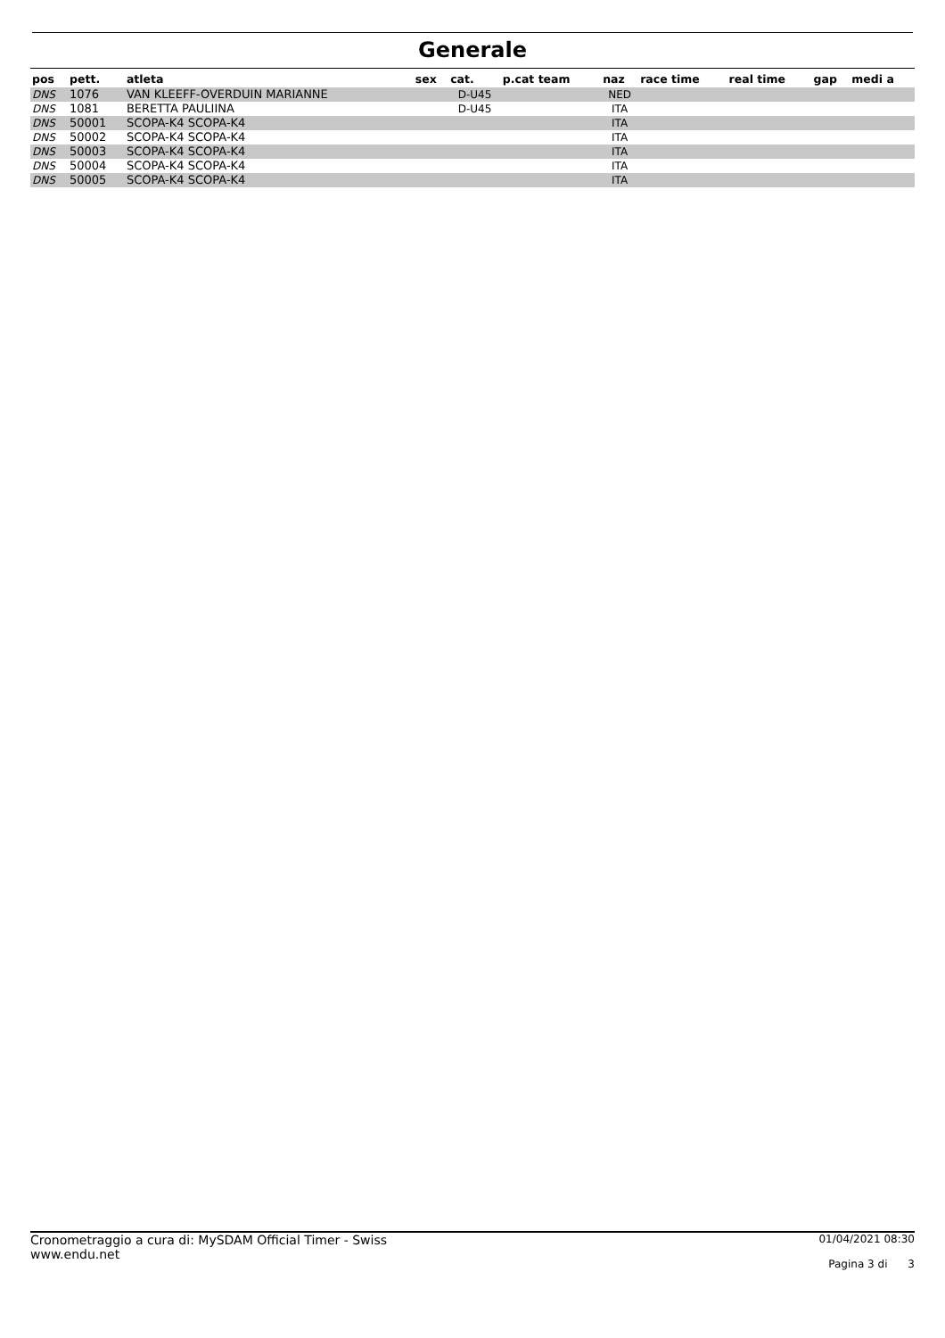Generale
| pos | pett. | atleta | sex | cat. | p.cat team | naz | race time | real time | gap | medi a |
| --- | --- | --- | --- | --- | --- | --- | --- | --- | --- | --- |
| DNS | 1076 | VAN KLEEFF-OVERDUIN MARIANNE | | D-U45 | | NED | | | | |
| DNS | 1081 | BERETTA PAULIINA | | D-U45 | | ITA | | | | |
| DNS | 50001 | SCOPA-K4 SCOPA-K4 | | | | ITA | | | | |
| DNS | 50002 | SCOPA-K4 SCOPA-K4 | | | | ITA | | | | |
| DNS | 50003 | SCOPA-K4 SCOPA-K4 | | | | ITA | | | | |
| DNS | 50004 | SCOPA-K4 SCOPA-K4 | | | | ITA | | | | |
| DNS | 50005 | SCOPA-K4 SCOPA-K4 | | | | ITA | | | | |
Cronometraggio a cura di: MySDAM Official Timer - Swiss
www.endu.net
01/04/2021 08:30
Pagina 3 di 3